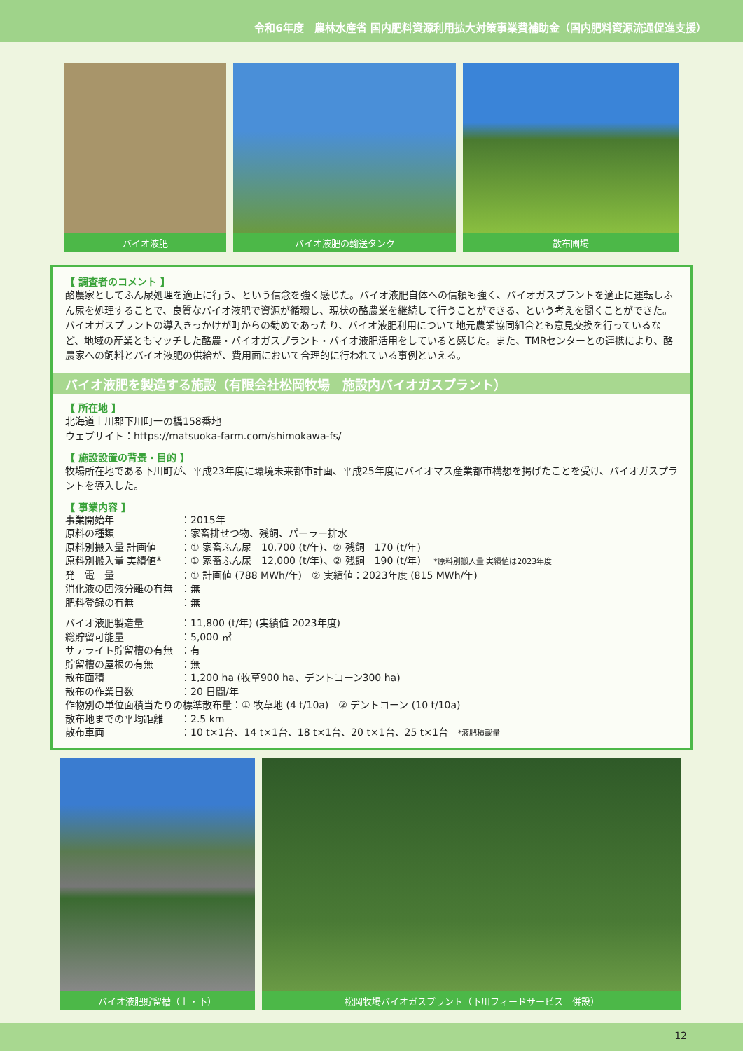令和6年度　農林水産省 国内肥料資源利用拡大対策事業費補助金（国内肥料資源流通促進支援）
バイオ液肥 バイオ液肥の輸送タンク 散布圃場
【 調査者のコメント 】
酪農家としてふん尿処理を適正に行う、という信念を強く感じた。バイオ液肥自体への信頼も強く、バイオガスプラントを適正に運転しふん尿を処理することで、良質なバイオ液肥で資源が循環し、現状の酪農業を継続して行うことができる、という考えを聞くことができた。バイオガスプラントの導入きっかけが町からの勧めであったり、バイオ液肥利用について地元農業協同組合とも意見交換を行っているなど、地域の産業ともマッチした酪農・バイオガスプラント・バイオ液肥活用をしていると感じた。また、TMRセンターとの連携により、酪農家への飼料とバイオ液肥の供給が、費用面において合理的に行われている事例といえる。
バイオ液肥を製造する施設（有限会社松岡牧場　施設内バイオガスプラント）
【 所在地 】
北海道上川郡下川町一の橋158番地
ウェブサイト：https://matsuoka-farm.com/shimokawa-fs/
【 施設設置の背景・目的 】
牧場所在地である下川町が、平成23年度に環境未来都市計画、平成25年度にバイオマス産業都市構想を掲げたことを受け、バイオガスプラントを導入した。
【 事業内容 】
| 事業開始年 | ：2015年 |
| 原料の種類 | ：家畜排せつ物、残飼、パーラー排水 |
| 原料別搬入量 計画値 | ：① 家畜ふん尿 10,700 (t/年)、② 残飼 170 (t/年) |
| 原料別搬入量 実績値* | ：① 家畜ふん尿 12,000 (t/年)、② 残飼 190 (t/年) *原料別搬入量 実績値は2023年度 |
| 発 電 量 | ：① 計画値 (788 MWh/年) ② 実績値：2023年度 (815 MWh/年) |
| 消化液の固液分離の有無 | ：無 |
| 肥料登録の有無 | ：無 |
| バイオ液肥製造量 | ：11,800 (t/年) (実績値 2023年度) |
| 総貯留可能量 | ：5,000 ㎥ |
| サテライト貯留槽の有無 | ：有 |
| 貯留槽の屋根の有無 | ：無 |
| 散布面積 | ：1,200 ha (牧草900 ha、デントコーン300 ha) |
| 散布の作業日数 | ：20 日間/年 |
| 作物別の単位面積当たりの標準散布量：① 牧草地 (4 t/10a) ② デントコーン (10 t/10a) | |
| 散布地までの平均距離 | ：2.5 km |
| 散布車両 | ：10 t×1台、14 t×1台、18 t×1台、20 t×1台、25 t×1台 *液肥積載量 |
バイオ液肥貯留槽（上・下） 松岡牧場バイオガスプラント（下川フィードサービス　併設）
12